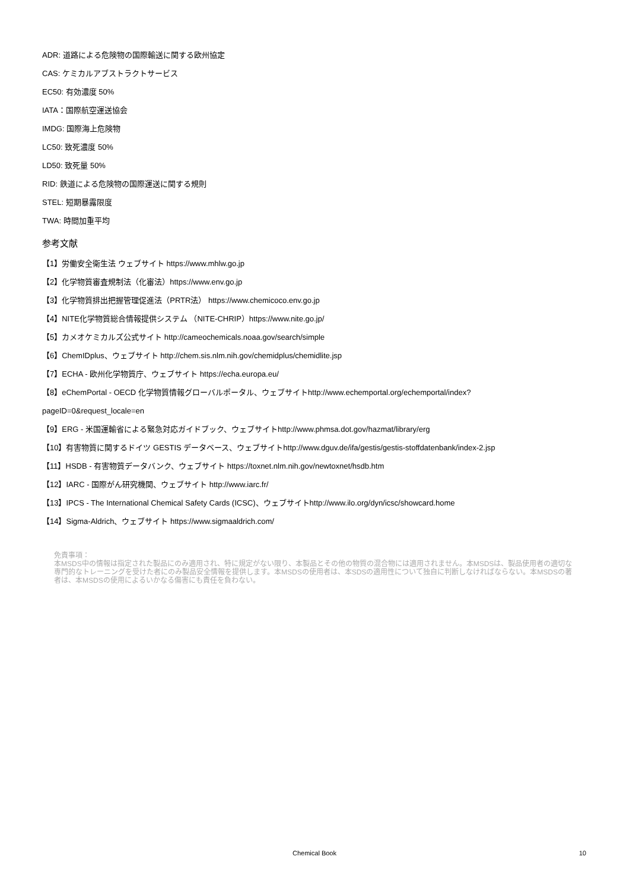ADR: 道路による危険物の国際輸送に関する欧州協定
CAS: ケミカルアブストラクトサービス
EC50: 有効濃度 50%
IATA：国際航空運送協会
IMDG: 国際海上危険物
LC50: 致死濃度 50%
LD50: 致死量 50%
RID: 鉄道による危険物の国際運送に関する規則
STEL: 短期暴露限度
TWA: 時間加重平均
参考文献
【1】労働安全衛生法 ウェブサイト https://www.mhlw.go.jp
【2】化学物質審査規制法（化審法）https://www.env.go.jp
【3】化学物質排出把握管理促進法（PRTR法） https://www.chemicoco.env.go.jp
【4】NITE化学物質総合情報提供システム （NITE-CHRIP）https://www.nite.go.jp/
【5】カメオケミカルズ公式サイト http://cameochemicals.noaa.gov/search/simple
【6】ChemIDplus、ウェブサイト http://chem.sis.nlm.nih.gov/chemidplus/chemidlite.jsp
【7】ECHA - 欧州化学物質庁、ウェブサイト https://echa.europa.eu/
【8】eChemPortal - OECD 化学物質情報グローバルポータル、ウェブサイトhttp://www.echemportal.org/echemportal/index?
pageID=0&request_locale=en
【9】ERG - 米国運輸省による緊急対応ガイドブック、ウェブサイトhttp://www.phmsa.dot.gov/hazmat/library/erg
【10】有害物質に関するドイツ GESTIS データベース、ウェブサイトhttp://www.dguv.de/ifa/gestis/gestis-stoffdatenbank/index-2.jsp
【11】HSDB - 有害物質データバンク、ウェブサイト https://toxnet.nlm.nih.gov/newtoxnet/hsdb.htm
【12】IARC - 国際がん研究機関、ウェブサイト http://www.iarc.fr/
【13】IPCS - The International Chemical Safety Cards (ICSC)、ウェブサイトhttp://www.ilo.org/dyn/icsc/showcard.home
【14】Sigma-Aldrich、ウェブサイト https://www.sigmaaldrich.com/
免責事項：
本MSDS中の情報は指定された製品にのみ適用され、特に規定がない限り、本製品とその他の物質の混合物には適用されません。本MSDSは、製品使用者の適切な専門的なトレーニングを受けた者にのみ製品安全情報を提供します。本MSDSの使用者は、本SDSの適用性について独自に判断しなければならない。本MSDSの著者は、本MSDSの使用によるいかなる傷害にも責任を負わない。
Chemical Book
10